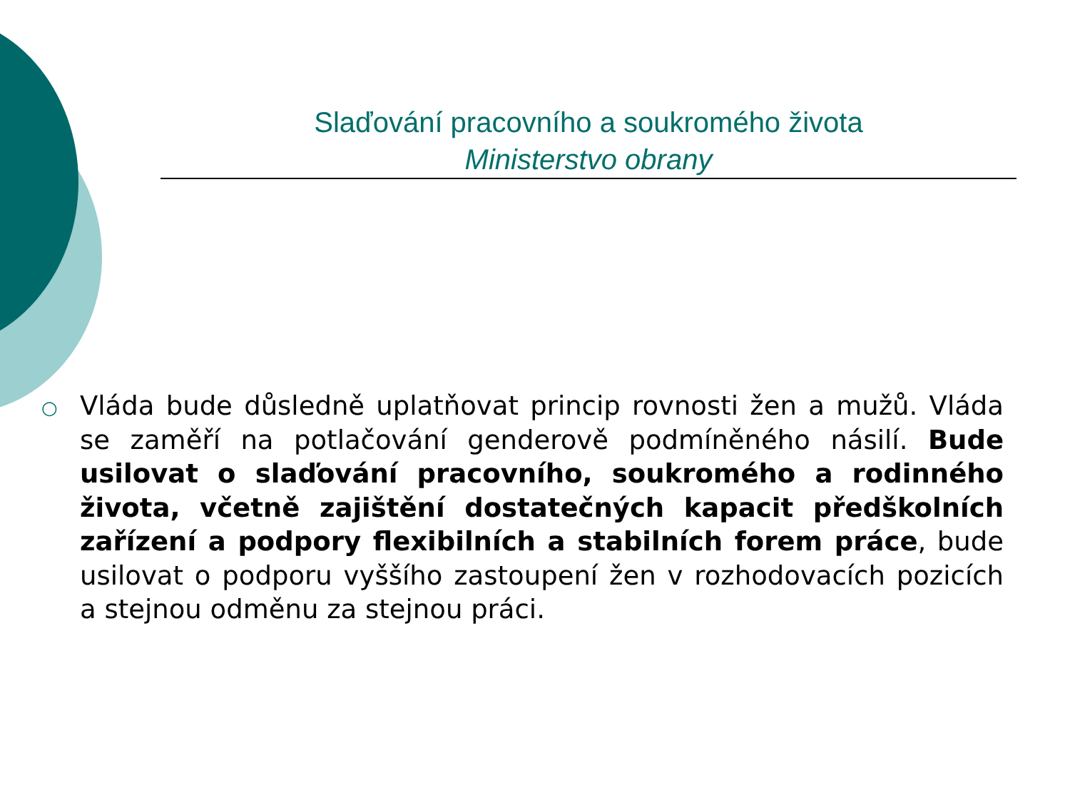Slaďování pracovního a soukromého života
Ministerstvo obrany
○
Vláda bude důsledně uplatňovat princip rovnosti žen a mužů. Vláda se zaměří na potlačování genderově podmíněného násilí. Bude usilovat o slaďování pracovního, soukromého a rodinného života, včetně zajištění dostatečných kapacit předškolních zařízení a podpory flexibilních a stabilních forem práce, bude usilovat o podporu vyššího zastoupení žen v rozhodovacích pozicích a stejnou odměnu za stejnou práci.